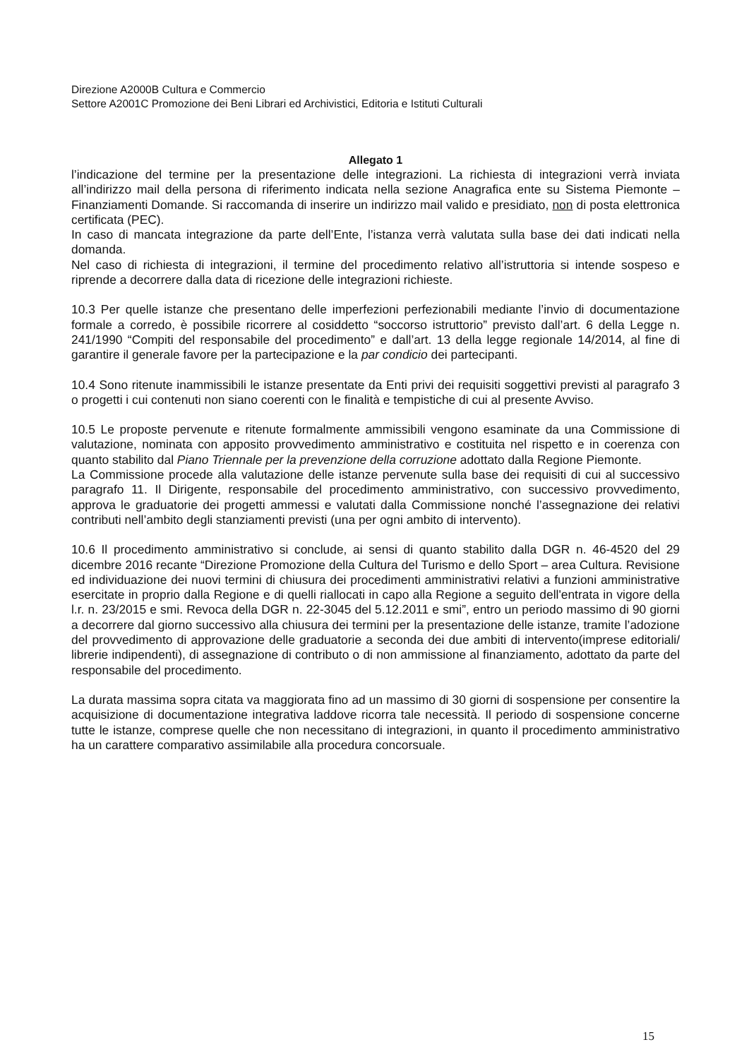Direzione A2000B Cultura e Commercio
Settore A2001C Promozione dei Beni Librari ed Archivistici, Editoria e Istituti Culturali
Allegato 1
l’indicazione del termine per la presentazione delle integrazioni. La richiesta di integrazioni verrà inviata all’indirizzo mail della persona di riferimento indicata nella sezione Anagrafica ente su Sistema Piemonte – Finanziamenti Domande. Si raccomanda di inserire un indirizzo mail valido e presidiato, non di posta elettronica certificata (PEC).
In caso di mancata integrazione da parte dell’Ente, l’istanza verrà valutata sulla base dei dati indicati nella domanda.
Nel caso di richiesta di integrazioni, il termine del procedimento relativo all’istruttoria si intende sospeso e riprende a decorrere dalla data di ricezione delle integrazioni richieste.
10.3 Per quelle istanze che presentano delle imperfezioni perfezionabili mediante l’invio di documentazione formale a corredo, è possibile ricorrere al cosiddetto “soccorso istruttorio” previsto dall’art. 6 della Legge n. 241/1990 “Compiti del responsabile del procedimento” e dall’art. 13 della legge regionale 14/2014, al fine di garantire il generale favore per la partecipazione e la par condicio dei partecipanti.
10.4 Sono ritenute inammissibili le istanze presentate da Enti privi dei requisiti soggettivi previsti al paragrafo 3 o progetti i cui contenuti non siano coerenti con le finalità e tempistiche di cui al presente Avviso.
10.5 Le proposte pervenute e ritenute formalmente ammissibili vengono esaminate da una Commissione di valutazione, nominata con apposito provvedimento amministrativo e costituita nel rispetto e in coerenza con quanto stabilito dal Piano Triennale per la prevenzione della corruzione adottato dalla Regione Piemonte.
La Commissione procede alla valutazione delle istanze pervenute sulla base dei requisiti di cui al successivo paragrafo 11. Il Dirigente, responsabile del procedimento amministrativo, con successivo provvedimento, approva le graduatorie dei progetti ammessi e valutati dalla Commissione nonché l’assegnazione dei relativi contributi nell’ambito degli stanziamenti previsti (una per ogni ambito di intervento).
10.6 Il procedimento amministrativo si conclude, ai sensi di quanto stabilito dalla DGR n. 46-4520 del 29 dicembre 2016 recante “Direzione Promozione della Cultura del Turismo e dello Sport – area Cultura. Revisione ed individuazione dei nuovi termini di chiusura dei procedimenti amministrativi relativi a funzioni amministrative esercitate in proprio dalla Regione e di quelli riallocati in capo alla Regione a seguito dell'entrata in vigore della l.r. n. 23/2015 e smi. Revoca della DGR n. 22-3045 del 5.12.2011 e smi”, entro un periodo massimo di 90 giorni a decorrere dal giorno successivo alla chiusura dei termini per la presentazione delle istanze, tramite l’adozione del provvedimento di approvazione delle graduatorie a seconda dei due ambiti di intervento(imprese editoriali/ librerie indipendenti), di assegnazione di contributo o di non ammissione al finanziamento, adottato da parte del responsabile del procedimento.
La durata massima sopra citata va maggiorata fino ad un massimo di 30 giorni di sospensione per consentire la acquisizione di documentazione integrativa laddove ricorra tale necessità. Il periodo di sospensione concerne tutte le istanze, comprese quelle che non necessitano di integrazioni, in quanto il procedimento amministrativo ha un carattere comparativo assimilabile alla procedura concorsuale.
15